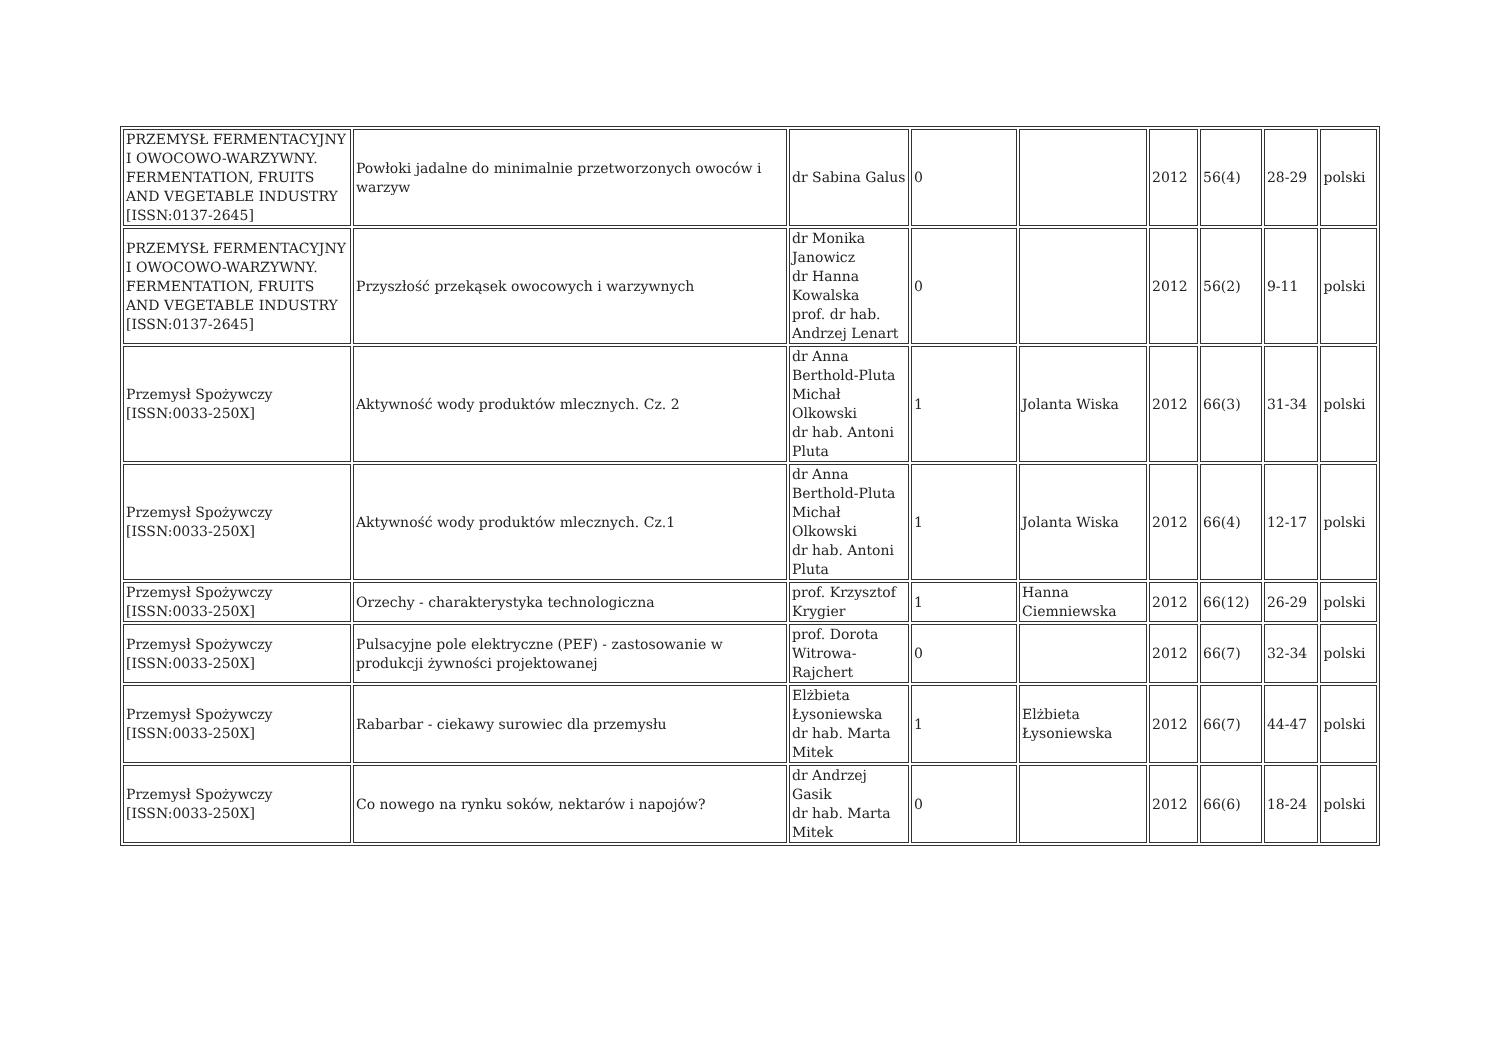| PRZEMYSŁ FERMENTACYJNY I OWOCOWO-WARZYWNY. FERMENTATION, FRUITS AND VEGETABLE INDUSTRY [ISSN:0137-2645] | Powłoki jadalne do minimalnie przetworzonych owoców i warzyw | dr Sabina Galus | 0 | | 2012 | 56(4) | 28-29 | polski |
| PRZEMYSŁ FERMENTACYJNY I OWOCOWO-WARZYWNY. FERMENTATION, FRUITS AND VEGETABLE INDUSTRY [ISSN:0137-2645] | Przyszłość przekąsek owocowych i warzywnych | dr Monika Janowicz dr Hanna Kowalska prof. dr hab. Andrzej Lenart | 0 | | 2012 | 56(2) | 9-11 | polski |
| Przemysł Spożywczy [ISSN:0033-250X] | Aktywność wody produktów mlecznych. Cz. 2 | dr Anna Berthold-Pluta Michał Olkowski dr hab. Antoni Pluta | 1 | Jolanta Wiska | 2012 | 66(3) | 31-34 | polski |
| Przemysł Spożywczy [ISSN:0033-250X] | Aktywność wody produktów mlecznych. Cz.1 | dr Anna Berthold-Pluta Michał Olkowski dr hab. Antoni Pluta | 1 | Jolanta Wiska | 2012 | 66(4) | 12-17 | polski |
| Przemysł Spożywczy [ISSN:0033-250X] | Orzechy - charakterystyka technologiczna | prof. Krzysztof Krygier | 1 | Hanna Ciemniewska | 2012 | 66(12) | 26-29 | polski |
| Przemysł Spożywczy [ISSN:0033-250X] | Pulsacyjne pole elektryczne (PEF) - zastosowanie w produkcji żywności projektowanej | prof. Dorota Witrowa-Rajchert | 0 | | 2012 | 66(7) | 32-34 | polski |
| Przemysł Spożywczy [ISSN:0033-250X] | Rabarbar - ciekawy surowiec dla przemysłu | Elżbieta Łysoniewska dr hab. Marta Mitek | 1 | Elżbieta Łysoniewska | 2012 | 66(7) | 44-47 | polski |
| Przemysł Spożywczy [ISSN:0033-250X] | Co nowego na rynku soków, nektarów i napojów? | dr Andrzej Gasik dr hab. Marta Mitek | 0 | | 2012 | 66(6) | 18-24 | polski |